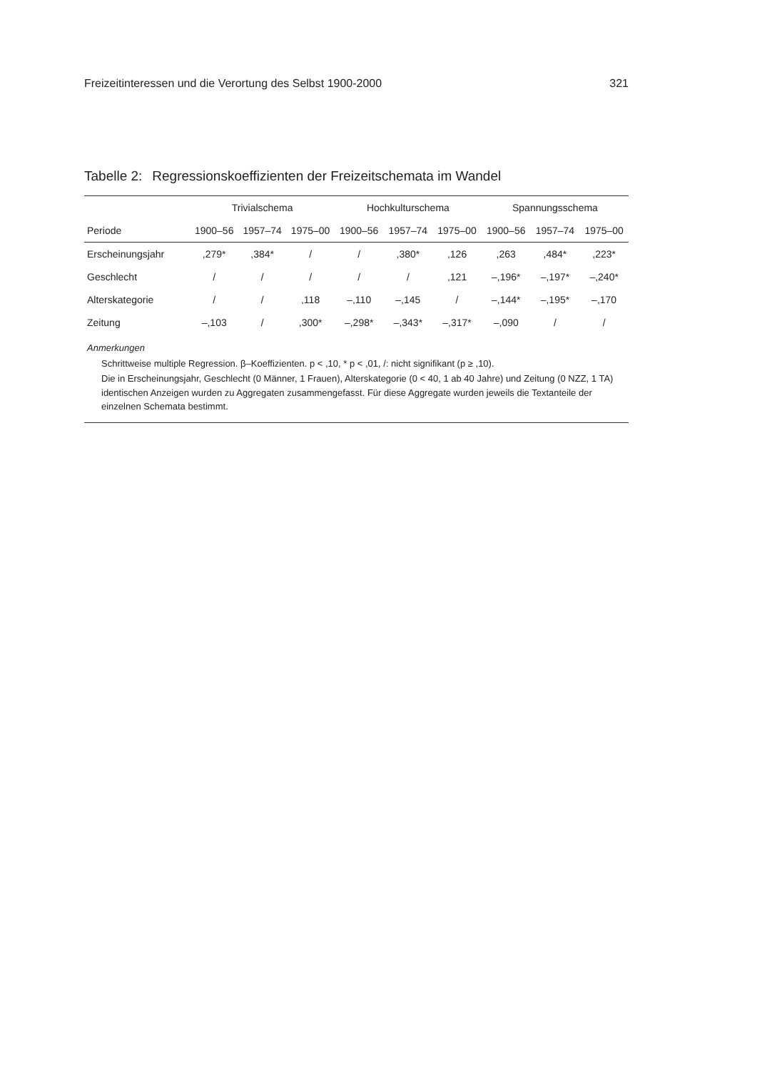Freizeitinteressen und die Verortung des Selbst 1900-2000 321
Tabelle 2: Regressionskoeffizienten der Freizeitschemata im Wandel
| | Trivialschema | | | Hochkulturschema | | | Spannungsschema | | |
| --- | --- | --- | --- | --- | --- | --- | --- | --- | --- |
| Periode | 1900–56 | 1957–74 | 1975–00 | 1900–56 | 1957–74 | 1975–00 | 1900–56 | 1957–74 | 1975–00 |
| Erscheinungsjahr | ,279* | ,384* | / | / | ,380* | ,126 | ,263 | ,484* | ,223* |
| Geschlecht | / | / | / | / | / | ,121 | –,196* | –,197* | –,240* |
| Alterskategorie | / | / | ,118 | –,110 | –,145 | / | –,144* | –,195* | –,170 |
| Zeitung | –,103 | / | ,300* | –,298* | –,343* | –,317* | –,090 | / | / |
| Anmerkungen Schrittweise multiple Regression. β–Koeffizienten. p < ,10, * p < ,01, /: nicht signifikant (p ≥ ,10). Die in Erscheinungsjahr, Geschlecht (0 Männer, 1 Frauen), Alterskategorie (0 < 40, 1 ab 40 Jahre) und Zeitung (0 NZZ, 1 TA) identischen Anzeigen wurden zu Aggregaten zusammengefasst. Für diese Aggregate wurden jeweils die Textanteile der einzelnen Schemata bestimmt. | | | | | | | | | |